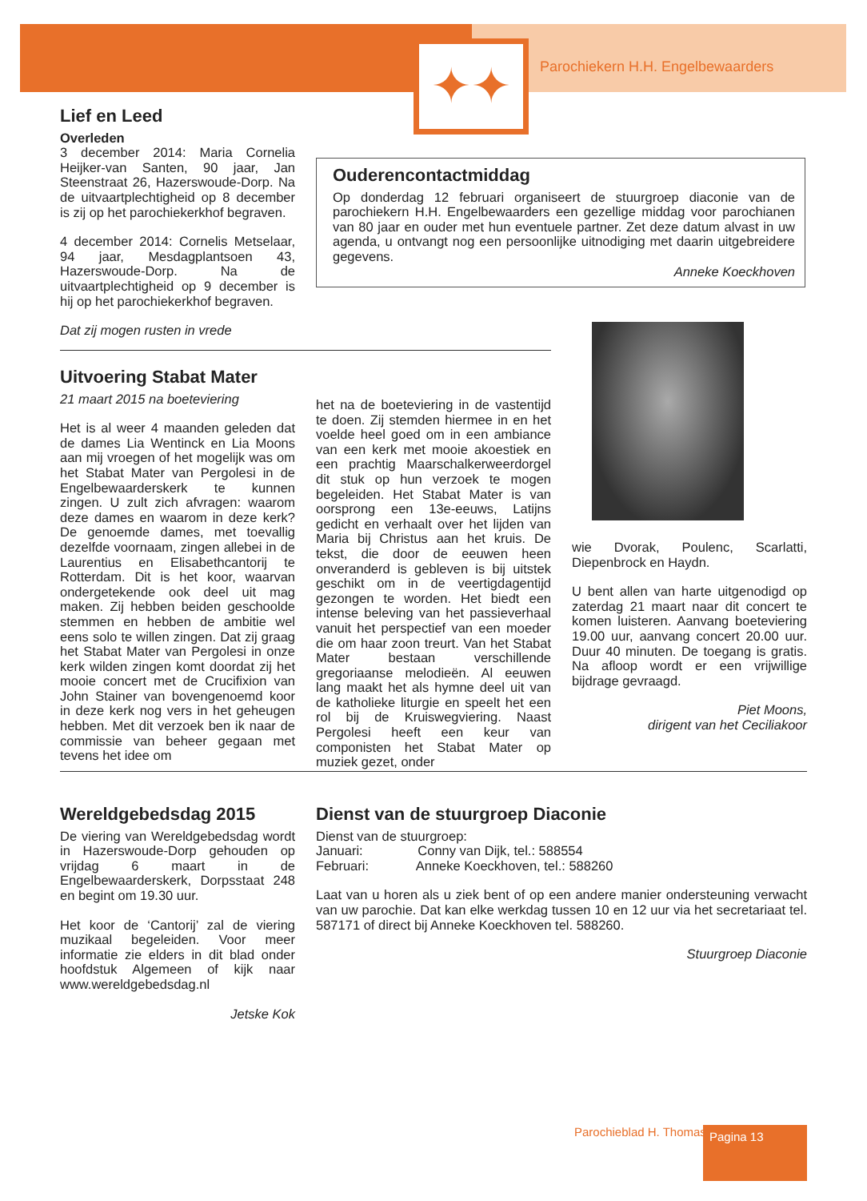✦✦
Parochiekern H.H. Engelbewaarders
Lief en Leed
Overleden
3 december 2014: Maria Cornelia Heijker-van Santen, 90 jaar, Jan Steenstraat 26, Hazerswoude-Dorp. Na de uitvaartplechtigheid op 8 december is zij op het parochiekerkhof begraven.
4 december 2014: Cornelis Metselaar, 94 jaar, Mesdagplantsoen 43, Hazerswoude-Dorp. Na de uitvaartplechtigheid op 9 december is hij op het parochiekerkhof begraven.
Dat zij mogen rusten in vrede
Ouderencontactmiddag
Op donderdag 12 februari organiseert de stuurgroep diaconie van de parochiekern H.H. Engelbewaarders een gezellige middag voor parochianen van 80 jaar en ouder met hun eventuele partner. Zet deze datum alvast in uw agenda, u ontvangt nog een persoonlijke uitnodiging met daarin uitgebreidere gegevens.
Anneke Koeckhoven
Uitvoering Stabat Mater
21 maart 2015 na boeteviering
Het is al weer 4 maanden geleden dat de dames Lia Wentinck en Lia Moons aan mij vroegen of het mogelijk was om het Stabat Mater van Pergolesi in de Engelbewaarderskerk te kunnen zingen. U zult zich afvragen: waarom deze dames en waarom in deze kerk? De genoemde dames, met toevallig dezelfde voornaam, zingen allebei in de Laurentius en Elisabethcantorij te Rotterdam. Dit is het koor, waarvan ondergetekende ook deel uit mag maken. Zij hebben beiden geschoolde stemmen en hebben de ambitie wel eens solo te willen zingen. Dat zij graag het Stabat Mater van Pergolesi in onze kerk wilden zingen komt doordat zij het mooie concert met de Crucifixion van John Stainer van bovengenoemd koor in deze kerk nog vers in het geheugen hebben. Met dit verzoek ben ik naar de commissie van beheer gegaan met tevens het idee om
het na de boeteviering in de vastentijd te doen. Zij stemden hiermee in en het voelde heel goed om in een ambiance van een kerk met mooie akoestiek en een prachtig Maarschalkerweerdorgel dit stuk op hun verzoek te mogen begeleiden. Het Stabat Mater is van oorsprong een 13e-eeuws, Latijns gedicht en verhaalt over het lijden van Maria bij Christus aan het kruis. De tekst, die door de eeuwen heen onveranderd is gebleven is bij uitstek geschikt om in de veertigdagentijd gezongen te worden. Het biedt een intense beleving van het passieverhaal vanuit het perspectief van een moeder die om haar zoon treurt. Van het Stabat Mater bestaan verschillende gregoriaanse melodieën. Al eeuwen lang maakt het als hymne deel uit van de katholieke liturgie en speelt het een rol bij de Kruiswegviering. Naast Pergolesi heeft een keur van componisten het Stabat Mater op muziek gezet, onder
wie Dvorak, Poulenc, Scarlatti, Diepenbrock en Haydn.
U bent allen van harte uitgenodigd op zaterdag 21 maart naar dit concert te komen luisteren. Aanvang boeteviering 19.00 uur, aanvang concert 20.00 uur. Duur 40 minuten. De toegang is gratis. Na afloop wordt er een vrijwillige bijdrage gevraagd.
Piet Moons,
dirigent van het Ceciliakoor
Wereldgebedsdag 2015
De viering van Wereldgebedsdag wordt in Hazerswoude-Dorp gehouden op vrijdag 6 maart in de Engelbewaarderskerk, Dorpsstaat 248 en begint om 19.30 uur.
Het koor de ‘Cantorij’ zal de viering muzikaal begeleiden. Voor meer informatie zie elders in dit blad onder hoofdstuk Algemeen of kijk naar www.wereldgebedsdag.nl
Jetske Kok
Dienst van de stuurgroep Diaconie
Dienst van de stuurgroep:
Januari: Conny van Dijk, tel.: 588554
Februari: Anneke Koeckhoven, tel.: 588260
Laat van u horen als u ziek bent of op een andere manier ondersteuning verwacht van uw parochie. Dat kan elke werkdag tussen 10 en 12 uur via het secretariaat tel. 587171 of direct bij Anneke Koeckhoven tel. 588260.
Stuurgroep Diaconie
Parochieblad H. Thomas Pagina 13